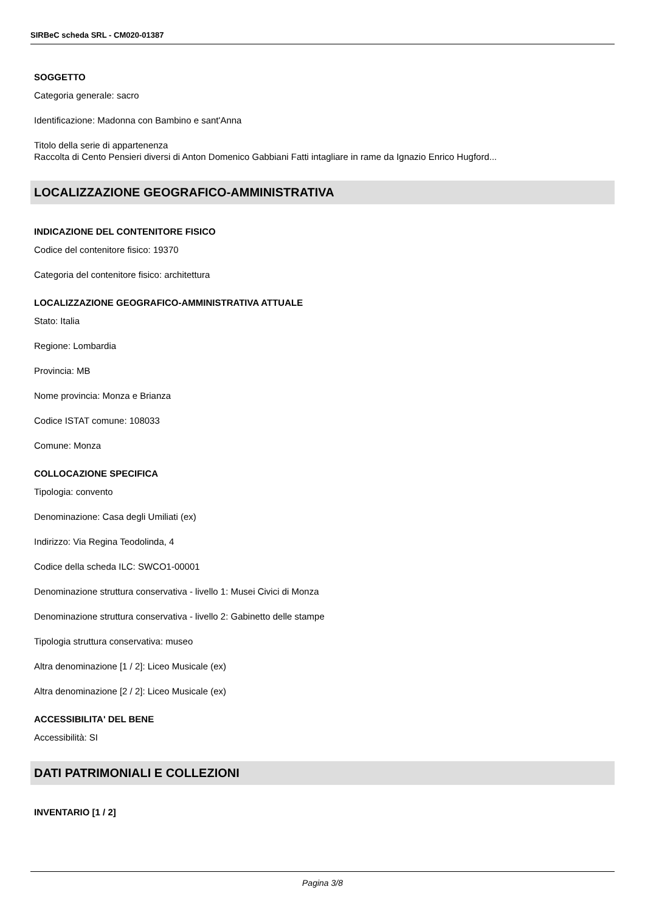SIRBeC scheda SRL - CM020-01387
SOGGETTO
Categoria generale: sacro
Identificazione: Madonna con Bambino e sant'Anna
Titolo della serie di appartenenza
Raccolta di Cento Pensieri diversi di Anton Domenico Gabbiani Fatti intagliare in rame da Ignazio Enrico Hugford...
LOCALIZZAZIONE GEOGRAFICO-AMMINISTRATIVA
INDICAZIONE DEL CONTENITORE FISICO
Codice del contenitore fisico: 19370
Categoria del contenitore fisico: architettura
LOCALIZZAZIONE GEOGRAFICO-AMMINISTRATIVA ATTUALE
Stato: Italia
Regione: Lombardia
Provincia: MB
Nome provincia: Monza e Brianza
Codice ISTAT comune: 108033
Comune: Monza
COLLOCAZIONE SPECIFICA
Tipologia: convento
Denominazione: Casa degli Umiliati (ex)
Indirizzo: Via Regina Teodolinda, 4
Codice della scheda ILC: SWCO1-00001
Denominazione struttura conservativa - livello 1: Musei Civici di Monza
Denominazione struttura conservativa - livello 2: Gabinetto delle stampe
Tipologia struttura conservativa: museo
Altra denominazione [1 / 2]: Liceo Musicale (ex)
Altra denominazione [2 / 2]: Liceo Musicale (ex)
ACCESSIBILITA' DEL BENE
Accessibilità: SI
DATI PATRIMONIALI E COLLEZIONI
INVENTARIO [1 / 2]
Pagina 3/8